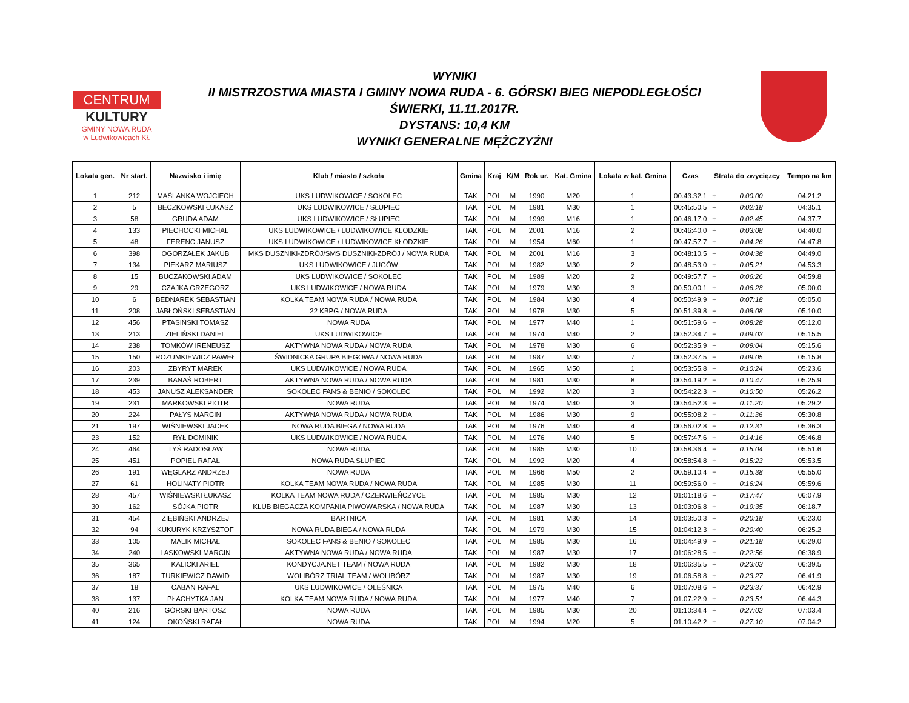CENTRUM
KULTURY
GMINY NOWA RUDA
w Ludwikowicach Kł.
WYNIKI
II MISTRZOSTWA MIASTA I GMINY NOWA RUDA - 6. GÓRSKI BIEG NIEPODLEGŁOŚCI
ŚWIERKI, 11.11.2017R.
DYSTANS: 10,4 KM
WYNIKI GENERALNE MĘŻCZYŹNI
| Lokata gen. | Nr start. | Nazwisko i imię | Klub / miasto / szkoła | Gmina | Kraj | K/M | Rok ur. | Kat. Gmina | Lokata w kat. Gmina | Czas | Strata do zwycięzcy | | Tempo na km |
| --- | --- | --- | --- | --- | --- | --- | --- | --- | --- | --- | --- | --- | --- |
| 1 | 212 | MAŚLANKA WOJCIECH | UKS LUDWIKOWICE / SOKOLEC | TAK | POL | M | 1990 | M20 | 1 | 00:43:32.1 | + | 0:00:00 | 04:21.2 |
| 2 | 5 | BECZKOWSKI ŁUKASZ | UKS LUDWIKOWICE / SŁUPIEC | TAK | POL | M | 1981 | M30 | 1 | 00:45:50.5 | + | 0:02:18 | 04:35.1 |
| 3 | 58 | GRUDA ADAM | UKS LUDWIKOWICE / SŁUPIEC | TAK | POL | M | 1999 | M16 | 1 | 00:46:17.0 | + | 0:02:45 | 04:37.7 |
| 4 | 133 | PIECHOCKI MICHAŁ | UKS LUDWIKOWICE / LUDWIKOWICE KŁODZKIE | TAK | POL | M | 2001 | M16 | 2 | 00:46:40.0 | + | 0:03:08 | 04:40.0 |
| 5 | 48 | FERENC JANUSZ | UKS LUDWIKOWICE / LUDWIKOWICE KŁODZKIE | TAK | POL | M | 1954 | M60 | 1 | 00:47:57.7 | + | 0:04:26 | 04:47.8 |
| 6 | 398 | OGORZAŁEK JAKUB | MKS DUSZNIKI-ZDRÓJ/SMS DUSZNIKI-ZDRÓJ / NOWA RUDA | TAK | POL | M | 2001 | M16 | 3 | 00:48:10.5 | + | 0:04:38 | 04:49.0 |
| 7 | 134 | PIEKARZ MARIUSZ | UKS LUDWIKOWICE / JUGÓW | TAK | POL | M | 1982 | M30 | 2 | 00:48:53.0 | + | 0:05:21 | 04:53.3 |
| 8 | 15 | BUCZAKOWSKI ADAM | UKS LUDWIKOWICE / SOKOLEC | TAK | POL | M | 1989 | M20 | 2 | 00:49:57.7 | + | 0:06:26 | 04:59.8 |
| 9 | 29 | CZAJKA GRZEGORZ | UKS LUDWIKOWICE / NOWA RUDA | TAK | POL | M | 1979 | M30 | 3 | 00:50:00.1 | + | 0:06:28 | 05:00.0 |
| 10 | 6 | BEDNAREK SEBASTIAN | KOLKA TEAM NOWA RUDA / NOWA RUDA | TAK | POL | M | 1984 | M30 | 4 | 00:50:49.9 | + | 0:07:18 | 05:05.0 |
| 11 | 208 | JABŁOŃSKI SEBASTIAN | 22 KBPG / NOWA RUDA | TAK | POL | M | 1978 | M30 | 5 | 00:51:39.8 | + | 0:08:08 | 05:10.0 |
| 12 | 456 | PTASIŃSKI TOMASZ | NOWA RUDA | TAK | POL | M | 1977 | M40 | 1 | 00:51:59.6 | + | 0:08:28 | 05:12.0 |
| 13 | 213 | ZIELIŃSKI DANIEL | UKS LUDWIKOWICE | TAK | POL | M | 1974 | M40 | 2 | 00:52:34.7 | + | 0:09:03 | 05:15.5 |
| 14 | 238 | TOMKÓW IRENEUSZ | AKTYWNA NOWA RUDA / NOWA RUDA | TAK | POL | M | 1978 | M30 | 6 | 00:52:35.9 | + | 0:09:04 | 05:15.6 |
| 15 | 150 | ROZUMKIEWICZ PAWEŁ | ŚWIDNICKA GRUPA BIEGOWA / NOWA RUDA | TAK | POL | M | 1987 | M30 | 7 | 00:52:37.5 | + | 0:09:05 | 05:15.8 |
| 16 | 203 | ZBYRYT MAREK | UKS LUDWIKOWICE / NOWA RUDA | TAK | POL | M | 1965 | M50 | 1 | 00:53:55.8 | + | 0:10:24 | 05:23.6 |
| 17 | 239 | BANAŚ ROBERT | AKTYWNA NOWA RUDA / NOWA RUDA | TAK | POL | M | 1981 | M30 | 8 | 00:54:19.2 | + | 0:10:47 | 05:25.9 |
| 18 | 453 | JANUSZ ALEKSANDER | SOKOLEC FANS & BENIO / SOKOLEC | TAK | POL | M | 1992 | M20 | 3 | 00:54:22.3 | + | 0:10:50 | 05:26.2 |
| 19 | 231 | MARKOWSKI PIOTR | NOWA RUDA | TAK | POL | M | 1974 | M40 | 3 | 00:54:52.3 | + | 0:11:20 | 05:29.2 |
| 20 | 224 | PAŁYS MARCIN | AKTYWNA NOWA RUDA / NOWA RUDA | TAK | POL | M | 1986 | M30 | 9 | 00:55:08.2 | + | 0:11:36 | 05:30.8 |
| 21 | 197 | WIŚNIEWSKI JACEK | NOWA RUDA BIEGA / NOWA RUDA | TAK | POL | M | 1976 | M40 | 4 | 00:56:02.8 | + | 0:12:31 | 05:36.3 |
| 23 | 152 | RYŁ DOMINIK | UKS LUDWIKOWICE / NOWA RUDA | TAK | POL | M | 1976 | M40 | 5 | 00:57:47.6 | + | 0:14:16 | 05:46.8 |
| 24 | 464 | TYŚ RADOSŁAW | NOWA RUDA | TAK | POL | M | 1985 | M30 | 10 | 00:58:36.4 | + | 0:15:04 | 05:51.6 |
| 25 | 451 | POPIEL RAFAŁ | NOWA RUDA SŁUPIEC | TAK | POL | M | 1992 | M20 | 4 | 00:58:54.8 | + | 0:15:23 | 05:53.5 |
| 26 | 191 | WĘGLARZ ANDRZEJ | NOWA RUDA | TAK | POL | M | 1966 | M50 | 2 | 00:59:10.4 | + | 0:15:38 | 05:55.0 |
| 27 | 61 | HOLINATY PIOTR | KOLKA TEAM NOWA RUDA / NOWA RUDA | TAK | POL | M | 1985 | M30 | 11 | 00:59:56.0 | + | 0:16:24 | 05:59.6 |
| 28 | 457 | WIŚNIEWSKI ŁUKASZ | KOLKA TEAM NOWA RUDA / CZERWIEŃCZYCE | TAK | POL | M | 1985 | M30 | 12 | 01:01:18.6 | + | 0:17:47 | 06:07.9 |
| 30 | 162 | SÓJKA PIOTR | KLUB BIEGACZA KOMPANIA PIWOWARSKA / NOWA RUDA | TAK | POL | M | 1987 | M30 | 13 | 01:03:06.8 | + | 0:19:35 | 06:18.7 |
| 31 | 454 | ZIĘBIŃSKI ANDRZEJ | BARTNICA | TAK | POL | M | 1981 | M30 | 14 | 01:03:50.3 | + | 0:20:18 | 06:23.0 |
| 32 | 94 | KUKURYK KRZYSZTOF | NOWA RUDA BIEGA / NOWA RUDA | TAK | POL | M | 1979 | M30 | 15 | 01:04:12.3 | + | 0:20:40 | 06:25.2 |
| 33 | 105 | MALIK MICHAŁ | SOKOLEC FANS & BENIO / SOKOLEC | TAK | POL | M | 1985 | M30 | 16 | 01:04:49.9 | + | 0:21:18 | 06:29.0 |
| 34 | 240 | LASKOWSKI MARCIN | AKTYWNA NOWA RUDA / NOWA RUDA | TAK | POL | M | 1987 | M30 | 17 | 01:06:28.5 | + | 0:22:56 | 06:38.9 |
| 35 | 365 | KALICKI ARIEL | KONDYCJA.NET TEAM / NOWA RUDA | TAK | POL | M | 1982 | M30 | 18 | 01:06:35.5 | + | 0:23:03 | 06:39.5 |
| 36 | 187 | TURKIEWICZ DAWID | WOLIBÓRZ TRIAL TEAM / WOLIBÓRZ | TAK | POL | M | 1987 | M30 | 19 | 01:06:58.8 | + | 0:23:27 | 06:41.9 |
| 37 | 18 | CABAN RAFAŁ | UKS LUDWIKOWICE / OLEŚNICA | TAK | POL | M | 1975 | M40 | 6 | 01:07:08.6 | + | 0:23:37 | 06:42.9 |
| 38 | 137 | PŁACHYTKA JAN | KOLKA TEAM NOWA RUDA / NOWA RUDA | TAK | POL | M | 1977 | M40 | 7 | 01:07:22.9 | + | 0:23:51 | 06:44.3 |
| 40 | 216 | GÓRSKI BARTOSZ | NOWA RUDA | TAK | POL | M | 1985 | M30 | 20 | 01:10:34.4 | + | 0:27:02 | 07:03.4 |
| 41 | 124 | OKOŃSKI RAFAŁ | NOWA RUDA | TAK | POL | M | 1994 | M20 | 5 | 01:10:42.2 | + | 0:27:10 | 07:04.2 |